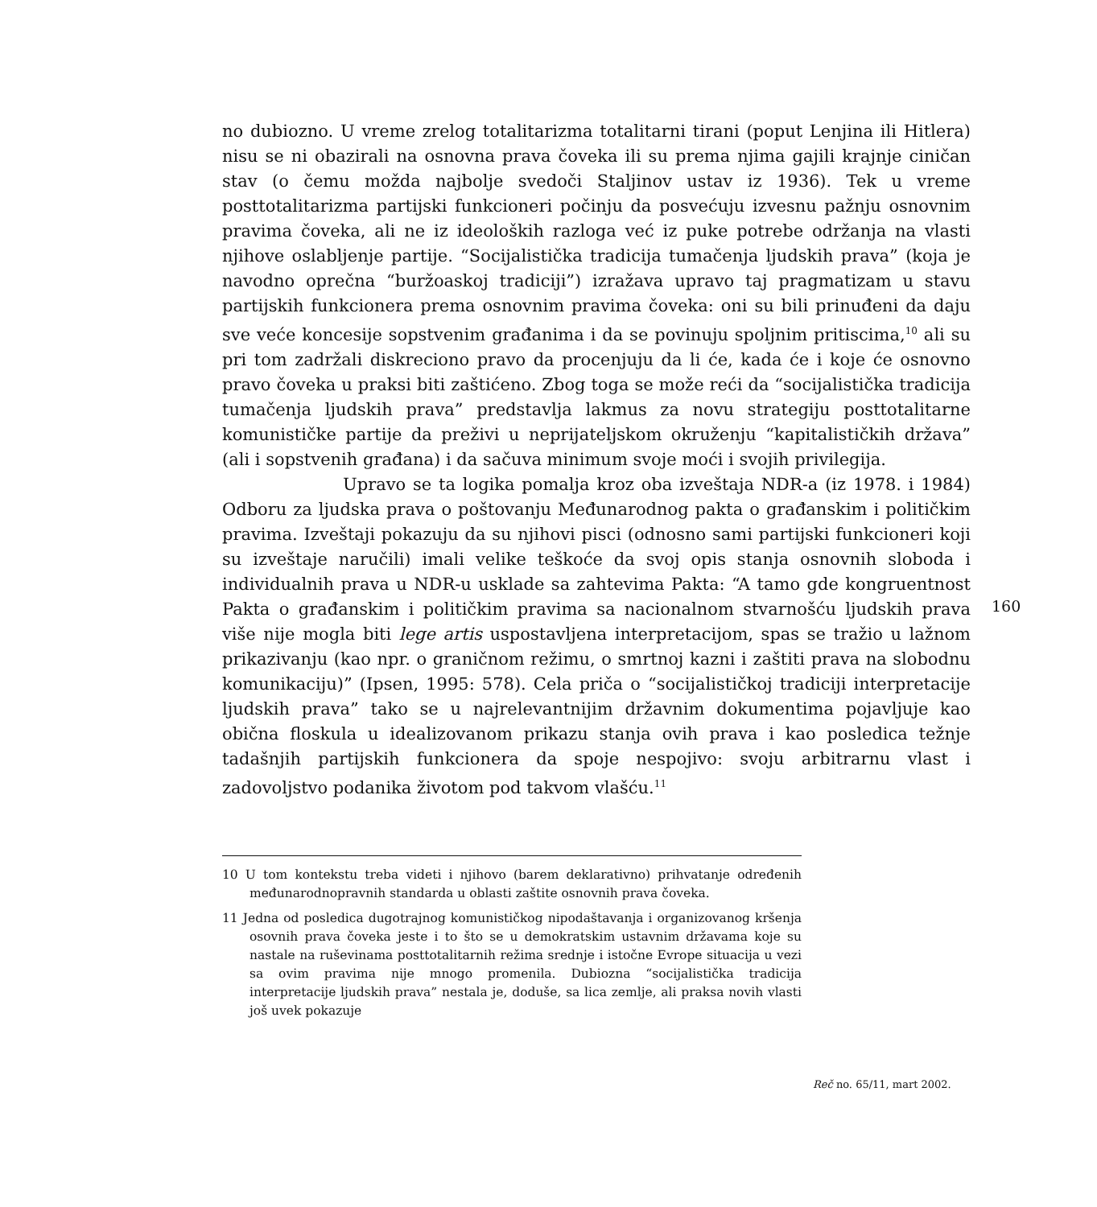no dubiozno. U vreme zrelog totalitarizma totalitarni tirani (poput Lenjina ili Hitlera) nisu se ni obazirali na osnovna prava čoveka ili su prema njima gajili krajnje ciničan stav (o čemu možda najbolje svedoči Staljinov ustav iz 1936). Tek u vreme posttotalitarizma partijski funkcioneri počinju da posvećuju izvesnu pažnju osnovnim pravima čoveka, ali ne iz ideoloških razloga već iz puke potrebe održanja na vlasti njihove oslabljenje partije. “Socijalistička tradicija tumačenja ljudskih prava” (koja je navodno oprečna “buržoaskoj tradiciji”) izražava upravo taj pragmatizam u stavu partijskih funkcionera prema osnovnim pravima čoveka: oni su bili prinuđeni da daju sve veće koncesije sopstvenim građanima i da se povinuju spoljnim pritiscima,<sup>10</sup> ali su pri tom zadržali diskreciono pravo da procenjuju da li će, kada će i koje će osnovno pravo čoveka u praksi biti zaštićeno. Zbog toga se može reći da “socijalistička tradicija tumačenja ljudskih prava” predstavlja lakmus za novu strategiju posttotalitarne komunističke partije da preživi u neprijateljskom okruženju “kapitalističkih država” (ali i sopstvenih građana) i da sačuva minimum svoje moći i svojih privilegija.
Upravo se ta logika pomalja kroz oba izveštaja NDR-a (iz 1978. i 1984) Odboru za ljudska prava o poštovanju Međunarodnog pakta o građanskim i političkim pravima. Izveštaji pokazuju da su njihovi pisci (odnosno sami partijski funkcioneri koji su izveštaje naručili) imali velike teškoće da svoj opis stanja osnovnih sloboda i individualnih prava u NDR-u usklade sa zahtevima Pakta: “A tamo gde kongruentnost Pakta o građanskim i političkim pravima sa nacionalnom stvarnošću ljudskih prava više nije mogla biti lege artis uspostavljena interpretacijom, spas se tražio u lažnom prikazivanju (kao npr. o graničnom režimu, o smrtnoj kazni i zaštiti prava na slobodnu komunikaciju)” (Ipsen, 1995: 578). Cela priča o “socijalističkoj tradiciji interpretacije ljudskih prava” tako se u najrelevantnijim državnim dokumentima pojavljuje kao obična floskula u idealizovanom prikazu stanja ovih prava i kao posledica težnje tadašnjih partijskih funkcionera da spoje nespojivo: svoju arbitrarnu vlast i zadovoljstvo podanika životom pod takvom vlašću.<sup>11</sup>
160
10 U tom kontekstu treba videti i njihovo (barem deklarativno) prihvatanje određenih međunarodnopravnih standarda u oblasti zaštite osnovnih prava čoveka.
11 Jedna od posledica dugotrajnog komunističkog nipodaštavanja i organizovanog kršenja osovnih prava čoveka jeste i to što se u demokratskim ustavnim državama koje su nastale na ruševinama posttotalitarnih režima srednje i istočne Evrope situacija u vezi sa ovim pravima nije mnogo promenila. Dubiozna “socijalistička tradicija interpretacije ljudskih prava” nestala je, doduše, sa lica zemlje, ali praksa novih vlasti još uvek pokazuje
Reč no. 65/11, mart 2002.